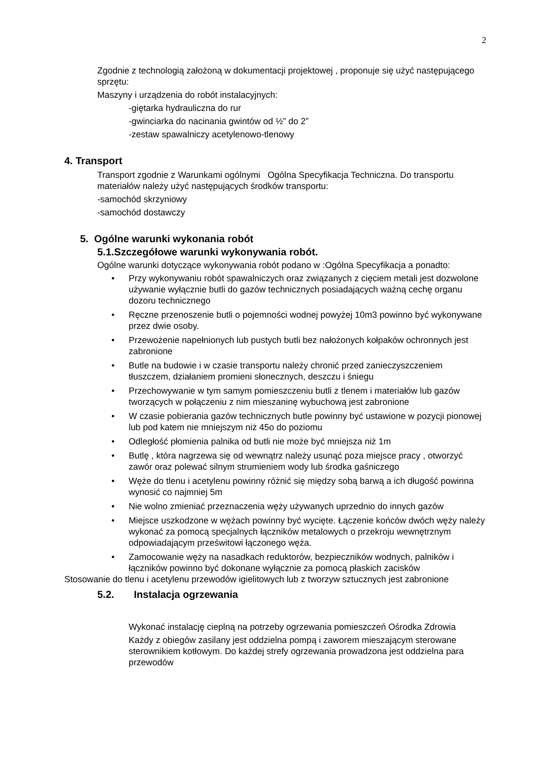2
Zgodnie z technologią założoną w dokumentacji projektowej , proponuje się użyć następującego sprzętu:
Maszyny i urządzenia do robót instalacyjnych:
-giętarka hydrauliczna do rur
-gwinciarka do nacinania gwintów od ½” do 2”
-zestaw spawalniczy acetylenowo-tlenowy
4. Transport
Transport zgodnie z Warunkami ogólnymi Ogólna Specyfikacja Techniczna. Do transportu materiałów należy użyć następujących środków transportu:
-samochód skrzyniowy
-samochód dostawczy
5. Ogólne warunki wykonania robót
5.1.Szczegółowe warunki wykonywania robót.
Ogólne warunki dotyczące wykonywania robót podano w :Ogólna Specyfikacja a ponadto:
• Przy wykonywaniu robót spawalniczych oraz związanych z cięciem metali jest dozwolone używanie wyłącznie butli do gazów technicznych posiadających ważną cechę organu dozoru technicznego
• Ręczne przenoszenie butli o pojemności wodnej powyżej 10m3 powinno być wykonywane przez dwie osoby.
• Przewożenie napełnionych lub pustych butli bez nałożonych kołpaków ochronnych jest zabronione
• Butle na budowie i w czasie transportu należy chronić przed zanieczyszczeniem tłuszczem, działaniem promieni słonecznych, deszczu i śniegu
• Przechowywanie w tym samym pomieszczeniu butli z tlenem i materiałów lub gazów tworzących w połączeniu z nim mieszaninę wybuchową jest zabronione
• W czasie pobierania gazów technicznych butle powinny być ustawione w pozycji pionowej lub pod katem nie mniejszym niż 45o do poziomu
• Odległość płomienia palnika od butli nie może być mniejsza niż 1m
• Butlę , która nagrzewa się od wewnątrz należy usunąć poza miejsce pracy , otworzyć zawór oraz polewać silnym strumieniem wody lub środka gaśniczego
• Węże do tlenu i acetylenu powinny różnić się między sobą barwą a ich długość powinna wynosić co najmniej 5m
• Nie wolno zmieniać przeznaczenia węży używanych uprzednio do innych gazów
• Miejsce uszkodzone w wężach powinny być wycięte. Łączenie końców dwóch węży należy wykonać za pomocą specjalnych łączników metalowych o przekroju wewnętrznym odpowiadającym prześwitowi łączonego węża.
• Zamocowanie węży na nasadkach reduktorów, bezpieczników wodnych, palników i łączników powinno być dokonane wyłącznie za pomocą płaskich zacisków
Stosowanie do tlenu i acetylenu przewodów igielitowych lub z tworzyw sztucznych jest zabronione
5.2. Instalacja ogrzewania
Wykonać instalację cieplną na potrzeby ogrzewania pomieszczeń Ośrodka Zdrowia
Każdy z obiegów zasilany jest oddzielna pompą i zaworem mieszającym sterowane sterownikiem kotłowym. Do każdej strefy ogrzewania prowadzona jest oddzielna para przewodów